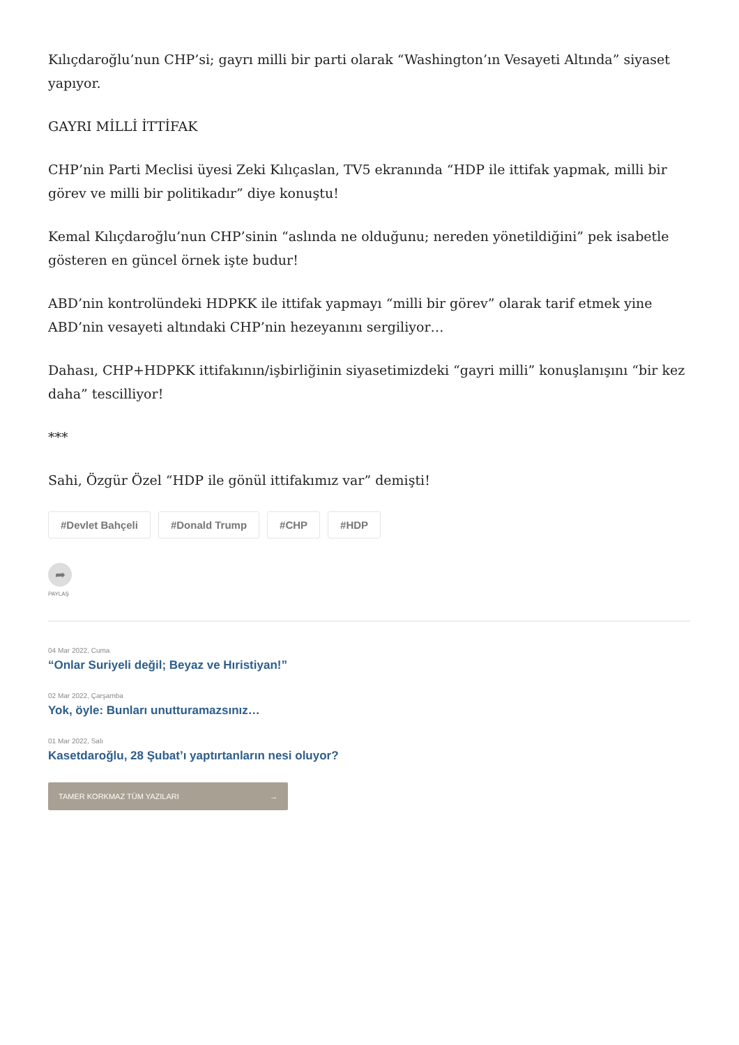Kılıçdaroğlu’nun CHP’si; gayrı milli bir parti olarak “Washington’ın Vesayeti Altında” siyaset yapıyor.
GAYRI MİLLİ İTTİFAK
CHP’nin Parti Meclisi üyesi Zeki Kılıçaslan, TV5 ekranında “HDP ile ittifak yapmak, milli bir görev ve milli bir politikadır” diye konuştu!
Kemal Kılıçdaroğlu’nun CHP’sinin “aslında ne olduğunu; nereden yönetildiğini” pek isabetle gösteren en güncel örnek işte budur!
ABD’nin kontrolündeki HDPKK ile ittifak yapmayı “milli bir görev” olarak tarif etmek yine ABD’nin vesayeti altındaki CHP’nin hezeyanını sergiliyor…
Dahası, CHP+HDPKK ittifakının/işbirliğinin siyasetimizdeki “gayri milli” konuşlanışını “bir kez daha” tescilliyor!
***
Sahi, Özgür Özel “HDP ile gönül ittifakımız var” demişti!
#Devlet Bahçeli #Donald Trump #CHP #HDP
➦
PAYLAŞ
04 Mar 2022, Cuma
“Onlar Suriyeli değil; Beyaz ve Hıristiyan!”
02 Mar 2022, Çarşamba
Yok, öyle: Bunları unutturamazsınız…
01 Mar 2022, Salı
Kasetdaroğlu, 28 Şubat’ı yaptırtanların nesi oluyor?
TAMER KORKMAZ TÜM YAZILARI →